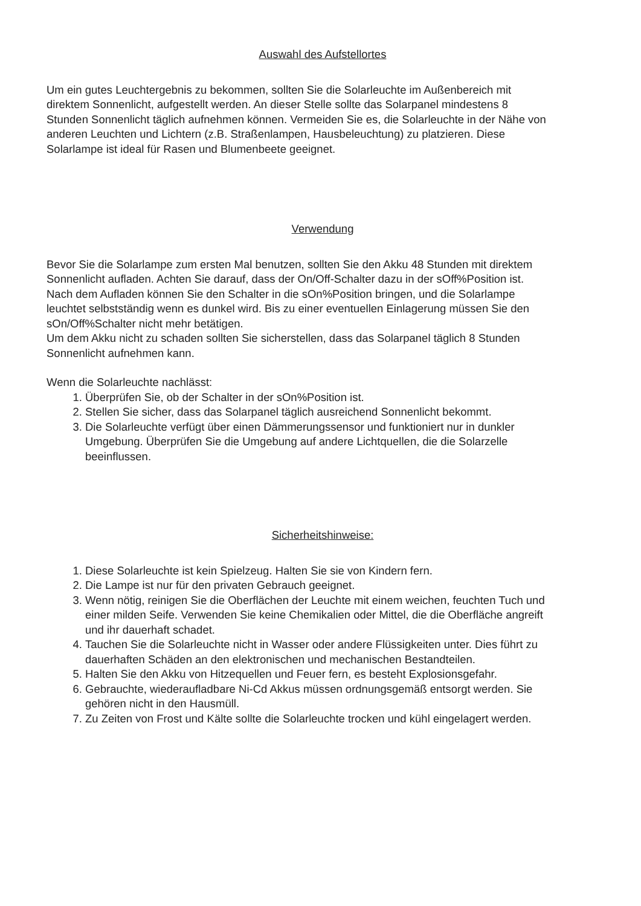Auswahl des Aufstellortes
Um ein gutes Leuchtergebnis zu bekommen, sollten Sie die Solarleuchte im Außenbereich mit direktem Sonnenlicht, aufgestellt werden. An dieser Stelle sollte das Solarpanel mindestens 8 Stunden Sonnenlicht täglich aufnehmen können. Vermeiden Sie es, die Solarleuchte in der Nähe von anderen Leuchten und Lichtern (z.B. Straßenlampen, Hausbeleuchtung) zu platzieren. Diese Solarlampe ist ideal für Rasen und Blumenbeete geeignet.
Verwendung
Bevor Sie die Solarlampe zum ersten Mal benutzen, sollten Sie den Akku 48 Stunden mit direktem Sonnenlicht aufladen. Achten Sie darauf, dass der On/Off-Schalter dazu in der sOff%Position ist.
Nach dem Aufladen können Sie den Schalter in die sOn%Position bringen, und die Solarlampe leuchtet selbstständig wenn es dunkel wird. Bis zu einer eventuellen Einlagerung müssen Sie den sOn/Off%Schalter nicht mehr betätigen.
Um dem Akku nicht zu schaden sollten Sie sicherstellen, dass das Solarpanel täglich 8 Stunden Sonnenlicht aufnehmen kann.
Wenn die Solarleuchte nachlässt:
1. Überprüfen Sie, ob der Schalter in der sOn%Position ist.
2. Stellen Sie sicher, dass das Solarpanel täglich ausreichend Sonnenlicht bekommt.
3. Die Solarleuchte verfügt über einen Dämmerungssensor und funktioniert nur in dunkler Umgebung. Überprüfen Sie die Umgebung auf andere Lichtquellen, die die Solarzelle beeinflussen.
Sicherheitshinweise:
1. Diese Solarleuchte ist kein Spielzeug. Halten Sie sie von Kindern fern.
2. Die Lampe ist nur für den privaten Gebrauch geeignet.
3. Wenn nötig, reinigen Sie die Oberflächen der Leuchte mit einem weichen, feuchten Tuch und einer milden Seife. Verwenden Sie keine Chemikalien oder Mittel, die die Oberfläche angreift und ihr dauerhaft schadet.
4. Tauchen Sie die Solarleuchte nicht in Wasser oder andere Flüssigkeiten unter. Dies führt zu dauerhaften Schäden an den elektronischen und mechanischen Bestandteilen.
5. Halten Sie den Akku von Hitzequellen und Feuer fern, es besteht Explosionsgefahr.
6. Gebrauchte, wiederaufladbare Ni-Cd Akkus müssen ordnungsgemäß entsorgt werden. Sie gehören nicht in den Hausmüll.
7. Zu Zeiten von Frost und Kälte sollte die Solarleuchte trocken und kühl eingelagert werden.